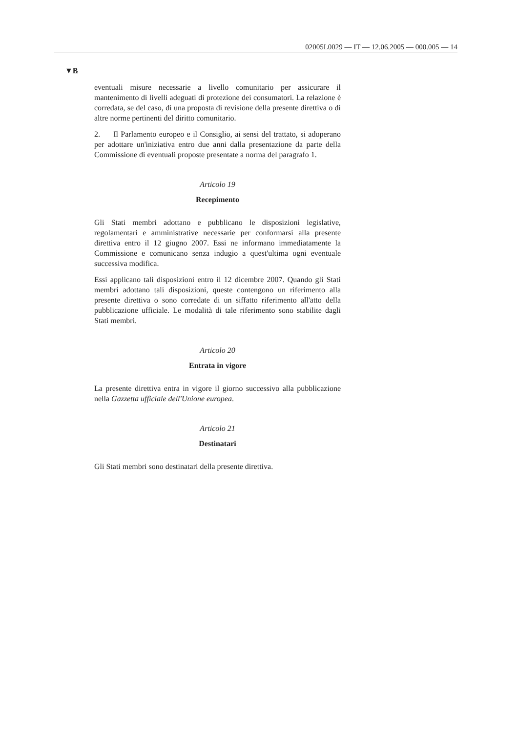02005L0029 — IT — 12.06.2005 — 000.005 — 14
▼B
eventuali misure necessarie a livello comunitario per assicurare il mantenimento di livelli adeguati di protezione dei consumatori. La relazione è corredata, se del caso, di una proposta di revisione della presente direttiva o di altre norme pertinenti del diritto comunitario.
2. Il Parlamento europeo e il Consiglio, ai sensi del trattato, si adoperano per adottare un'iniziativa entro due anni dalla presentazione da parte della Commissione di eventuali proposte presentate a norma del paragrafo 1.
Articolo 19
Recepimento
Gli Stati membri adottano e pubblicano le disposizioni legislative, regolamentari e amministrative necessarie per conformarsi alla presente direttiva entro il 12 giugno 2007. Essi ne informano immediatamente la Commissione e comunicano senza indugio a quest'ultima ogni eventuale successiva modifica.
Essi applicano tali disposizioni entro il 12 dicembre 2007. Quando gli Stati membri adottano tali disposizioni, queste contengono un riferimento alla presente direttiva o sono corredate di un siffatto riferimento all'atto della pubblicazione ufficiale. Le modalità di tale riferimento sono stabilite dagli Stati membri.
Articolo 20
Entrata in vigore
La presente direttiva entra in vigore il giorno successivo alla pubblicazione nella Gazzetta ufficiale dell'Unione europea.
Articolo 21
Destinatari
Gli Stati membri sono destinatari della presente direttiva.